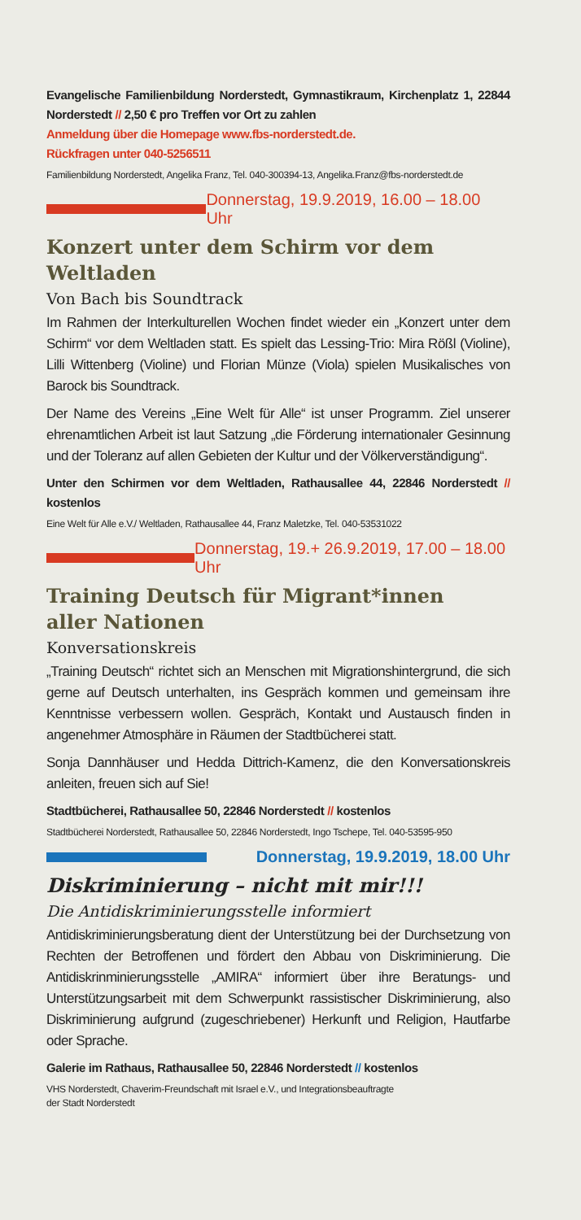Evangelische Familienbildung Norderstedt, Gymnastikraum, Kirchenplatz 1, 22844 Norderstedt // 2,50 € pro Treffen vor Ort zu zahlen
Anmeldung über die Homepage www.fbs-norderstedt.de.
Rückfragen unter 040-5256511
Familienbildung Norderstedt, Angelika Franz, Tel. 040-300394-13, Angelika.Franz@fbs-norderstedt.de
Donnerstag, 19.9.2019, 16.00 – 18.00 Uhr
Konzert unter dem Schirm vor dem Weltladen
Von Bach bis Soundtrack
Im Rahmen der Interkulturellen Wochen findet wieder ein „Konzert unter dem Schirm“ vor dem Weltladen statt. Es spielt das Lessing-Trio: Mira Rößl (Violine), Lilli Wittenberg (Violine) und Florian Münze (Viola) spielen Musikalisches von Barock bis Soundtrack.
Der Name des Vereins „Eine Welt für Alle“ ist unser Programm. Ziel unserer ehrenamtlichen Arbeit ist laut Satzung „die Förderung internationaler Gesinnung und der Toleranz auf allen Gebieten der Kultur und der Völkerverständigung“.
Unter den Schirmen vor dem Weltladen, Rathausallee 44, 22846 Norderstedt // kostenlos
Eine Welt für Alle e.V./ Weltladen, Rathausallee 44, Franz Maletzke, Tel. 040-53531022
Donnerstag, 19.+ 26.9.2019, 17.00 – 18.00 Uhr
Training Deutsch für Migrant*innen
aller Nationen
Konversationskreis
„Training Deutsch“ richtet sich an Menschen mit Migrationshintergrund, die sich gerne auf Deutsch unterhalten, ins Gespräch kommen und gemeinsam ihre Kenntnisse verbessern wollen. Gespräch, Kontakt und Austausch finden in angenehmer Atmosphäre in Räumen der Stadtbücherei statt.
Sonja Dannhäuser und Hedda Dittrich-Kamenz, die den Konversationskreis anleiten, freuen sich auf Sie!
Stadtbücherei, Rathausallee 50, 22846 Norderstedt // kostenlos
Stadtbücherei Norderstedt, Rathausallee 50, 22846 Norderstedt, Ingo Tschepe, Tel. 040-53595-950
Donnerstag, 19.9.2019, 18.00 Uhr
Diskriminierung – nicht mit mir!!!
Die Antidiskriminierungsstelle informiert
Antidiskriminierungsberatung dient der Unterstützung bei der Durchsetzung von Rechten der Betroffenen und fördert den Abbau von Diskriminierung. Die Antidiskrinminierungsstelle „AMIRA“ informiert über ihre Beratungs- und Unterstützungsarbeit mit dem Schwerpunkt rassistischer Diskriminierung, also Diskriminierung aufgrund (zugeschriebener) Herkunft und Religion, Hautfarbe oder Sprache.
Galerie im Rathaus, Rathausallee 50, 22846 Norderstedt // kostenlos
VHS Norderstedt, Chaverim-Freundschaft mit Israel e.V., und Integrationsbeauftragte
der Stadt Norderstedt